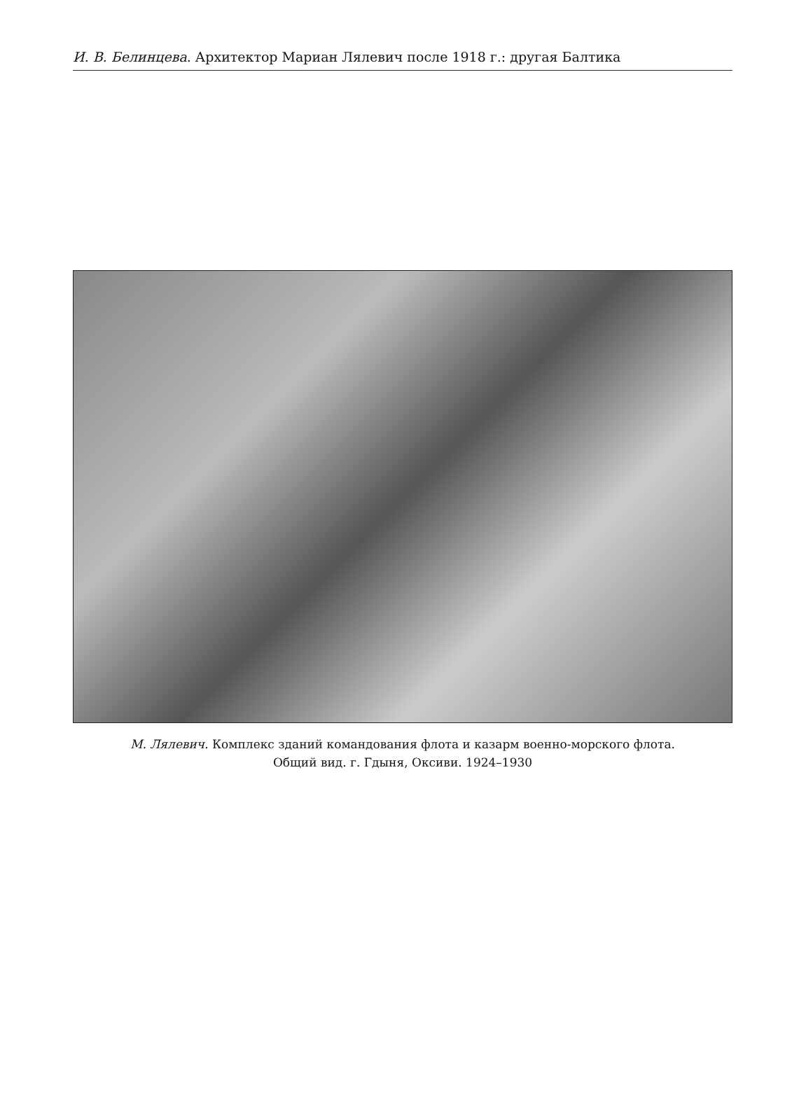И. В. Белинцева. Архитектор Мариан Лялевич после 1918 г.: другая Балтика
М. Лялевич. Комплекс зданий командования флота и казарм военно-морского флота.
Общий вид. г. Гдыня, Оксиви. 1924–1930